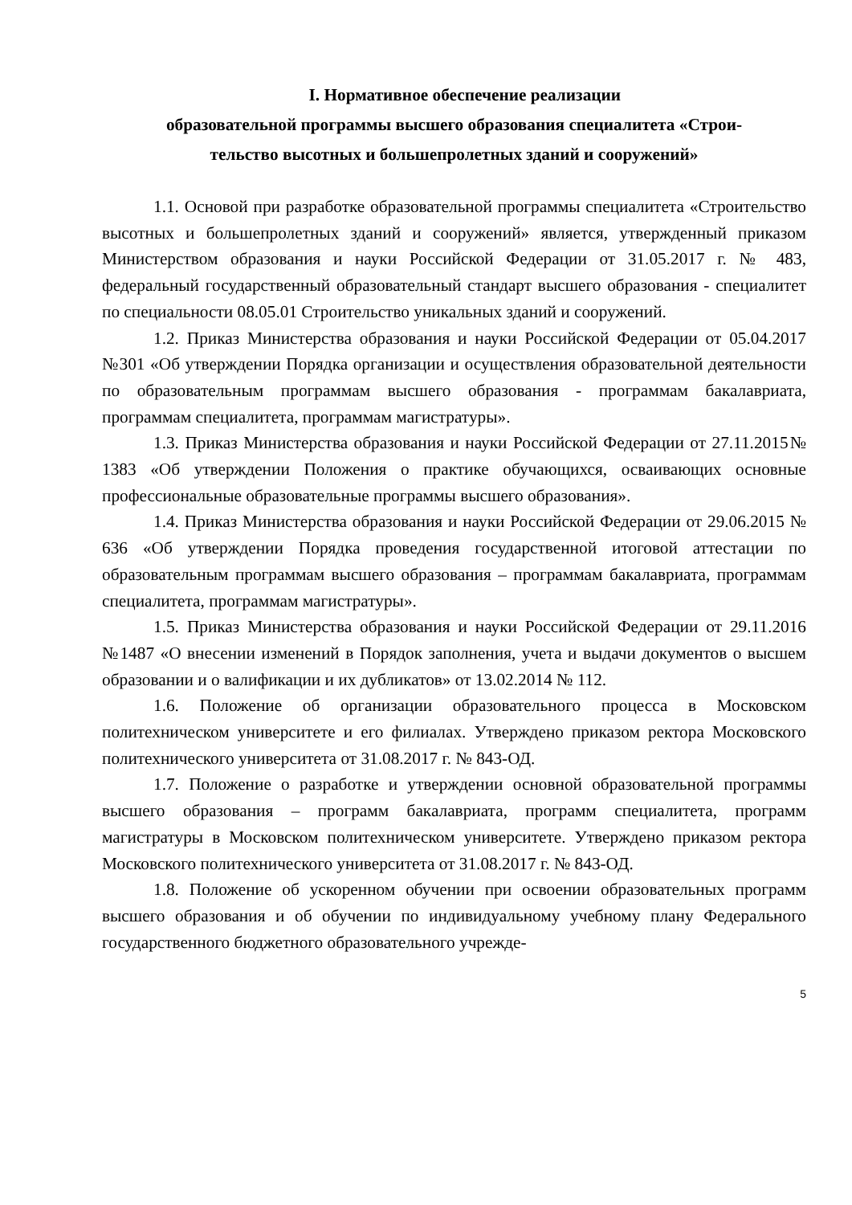I. Нормативное обеспечение реализации
образовательной программы высшего образования специалитета «Строи-
тельство высотных и большепролетных зданий и сооружений»
1.1. Основой при разработке образовательной программы специалитета «Строительство высотных и большепролетных зданий и сооружений» является, утвержденный приказом Министерством образования и науки Российской Федерации от 31.05.2017 г. № 483, федеральный государственный образовательный стандарт высшего образования - специалитет по специальности 08.05.01 Строительство уникальных зданий и сооружений.
1.2. Приказ Министерства образования и науки Российской Федерации от 05.04.2017 №301 «Об утверждении Порядка организации и осуществления образовательной деятельности по образовательным программам высшего образования - программам бакалавриата, программам специалитета, программам магистратуры».
1.3. Приказ Министерства образования и науки Российской Федерации от 27.11.2015№ 1383 «Об утверждении Положения о практике обучающихся, осваивающих основные профессиональные образовательные программы высшего образования».
1.4. Приказ Министерства образования и науки Российской Федерации от 29.06.2015 № 636 «Об утверждении Порядка проведения государственной итоговой аттестации по образовательным программам высшего образования – программам бакалавриата, программам специалитета, программам магистратуры».
1.5. Приказ Министерства образования и науки Российской Федерации от 29.11.2016 №1487 «О внесении изменений в Порядок заполнения, учета и выдачи документов о высшем образовании и о валификации и их дубликатов» от 13.02.2014 № 112.
1.6. Положение об организации образовательного процесса в Московском политехническом университете и его филиалах. Утверждено приказом ректора Московского политехнического университета от 31.08.2017 г. № 843-ОД.
1.7. Положение о разработке и утверждении основной образовательной программы высшего образования – программ бакалавриата, программ специалитета, программ магистратуры в Московском политехническом университете. Утверждено приказом ректора Московского политехнического университета от 31.08.2017 г. № 843-ОД.
1.8. Положение об ускоренном обучении при освоении образовательных программ высшего образования и об обучении по индивидуальному учебному плану Федерального государственного бюджетного образовательного учрежде-
5